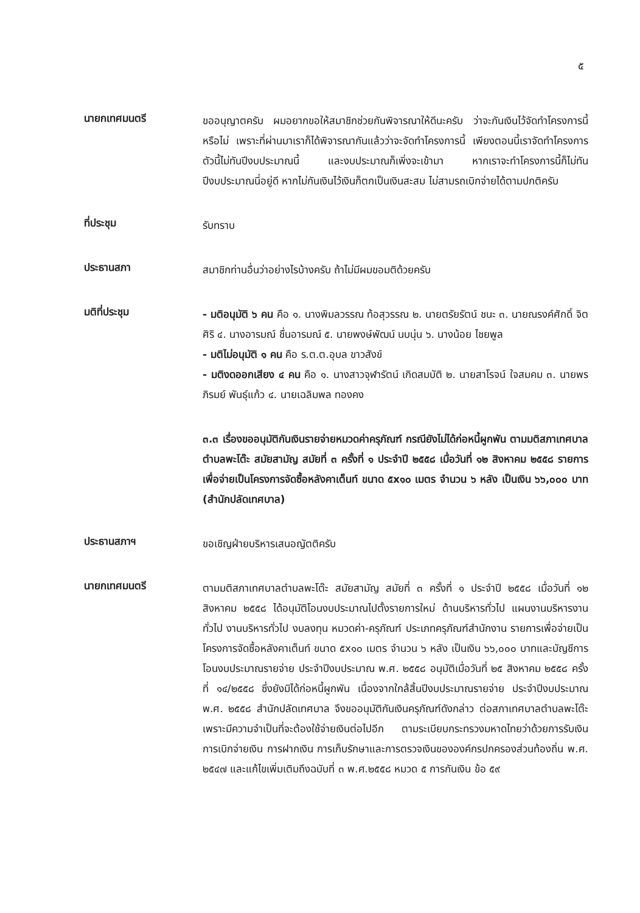๕
นายกเทศมนตรี
ขออนุญาตครับ ผมอยากขอให้สมาชิกช่วยกันพิจารณาให้ดีนะครับ ว่าจะกันเงินไว้จัดทำโครงการนี้หรือไม่ เพราะที่ผ่านมาเราก็ได้พิจารณากันแล้วว่าจะจัดทำโครงการนี้ เพียงตอนนี้เราจัดทำโครงการตัวนี้ไม่ทันปีงบประมาณนี้ และงบประมาณก็เพิ่งจะเข้ามา หากเราจะทำโครงการนี้ก็ไม่ทันปีงบประมาณนี่อยู่ดี หากไม่กันเงินไว้เงินก็ตกเป็นเงินสะสม ไม่สามรถเบิกจ่ายได้ตามปกติครับ
ที่ประชุม
รับทราบ
ประธานสภา
สมาชิกท่านอื่นว่าอย่างไรบ้างครับ ถ้าไม่มีผมขอมติด้วยครับ
มติที่ประชุม
- มติอนุมัติ ๖ คน คือ ๑. นางพิมลวรรณ ท้อสุวรรณ ๒. นายตรัยรัตน์ ชนะ ๓. นายณรงค์ศักดิ์ จิตศิริ ๔. นางอารมณ์ ชื่นอารมณ์ ๕. นายพงษ์พัฒน์ นบนุ่น ๖. นางน้อย ไชยพูล
- มติไม่อนุมัติ ๑ คน คือ ร.ต.ต.อุบล ขาวสังข์
- มติงดออกเสียง ๔ คน คือ ๑. นางสาวจุฬารัตน์ เกิดสมบัติ ๒. นายสาโรจน์ ใจสมคม ๓. นายพรภิรมย์ พันธุ์แก้ว ๔. นายเฉลิมพล ทองคง
๓.๓ เรื่องขออนุมัติกันเงินรายจ่ายหมวดค่าครุภัณฑ์ กรณียังไม่ได้ก่อหนี้ผูกพัน ตามมติสภาเทศบาลตำบลพะโต๊ะ สมัยสามัญ สมัยที่ ๓ ครั้งที่ ๑ ประจำปี ๒๕๕๘ เมื่อวันที่ ๑๒ สิงหาคม ๒๕๕๘ รายการเพื่อจ่ายเป็นโครงการจัดซื้อหลังคาเต็นท์ ขนาด ๕x๑๐ เมตร จำนวน ๖ หลัง เป็นเงิน ๖๖,๐๐๐ บาท (สำนักปลัดเทศบาล)
ประธานสภาฯ
ขอเชิญฝ่ายบริหารเสนอญัตติครับ
นายกเทศมนตรี
ตามมติสภาเทศบาลตำบลพะโต๊ะ สมัยสามัญ สมัยที่ ๓ ครั้งที่ ๑ ประจำปี ๒๕๕๘ เมื่อวันที่ ๑๒ สิงหาคม ๒๕๕๘ ได้อนุมัติโอนงบประมาณไปตั้งรายการใหม่ ด้านบริหารทั่วไป แผนงานบริหารงานทั่วไป งานบริหารทั่วไป งบลงทุน หมวดค่า-ครุภัณฑ์ ประเภทครุภัณฑ์สำนักงาน รายการเพื่อจ่ายเป็นโครงการจัดซื้อหลังคาเต็นท์ ขนาด ๕x๑๐ เมตร จำนวน ๖ หลัง เป็นเงิน ๖๖,๐๐๐ บาทและบัญชีการโอนงบประมาณรายจ่าย ประจำปีงบประมาณ พ.ศ. ๒๕๕๘ อนุมัติเมื่อวันที่ ๒๕ สิงหาคม ๒๕๕๘ ครั้งที่ ๑๔/๒๕๕๘ ซึ่งยังมิได้ก่อหนี้ผูกพัน เนื่องจากใกล้สิ้นปีงบประมาณรายจ่าย ประจำปีงบประมาณ พ.ศ. ๒๕๕๘ สำนักปลัดเทศบาล จึงขออนุมัติกันเงินครุภัณฑ์ดังกล่าว ต่อสภาเทศบาลตำบลพะโต๊ะ เพราะมีความจำเป็นที่จะต้องใช้จ่ายเงินต่อไปอีก ตามระเบียบกระทรวงมหาดไทยว่าด้วยการรับเงิน การเบิกจ่ายเงิน การฝากเงิน การเก็บรักษาและการตรวจเงินขององค์กรปกครองส่วนท้องถิ่น พ.ศ. ๒๕๔๗ และแก้ไขเพิ่มเติมถึงฉบับที่ ๓ พ.ศ.๒๕๕๘ หมวด ๕ การกันเงิน ข้อ ๕๙